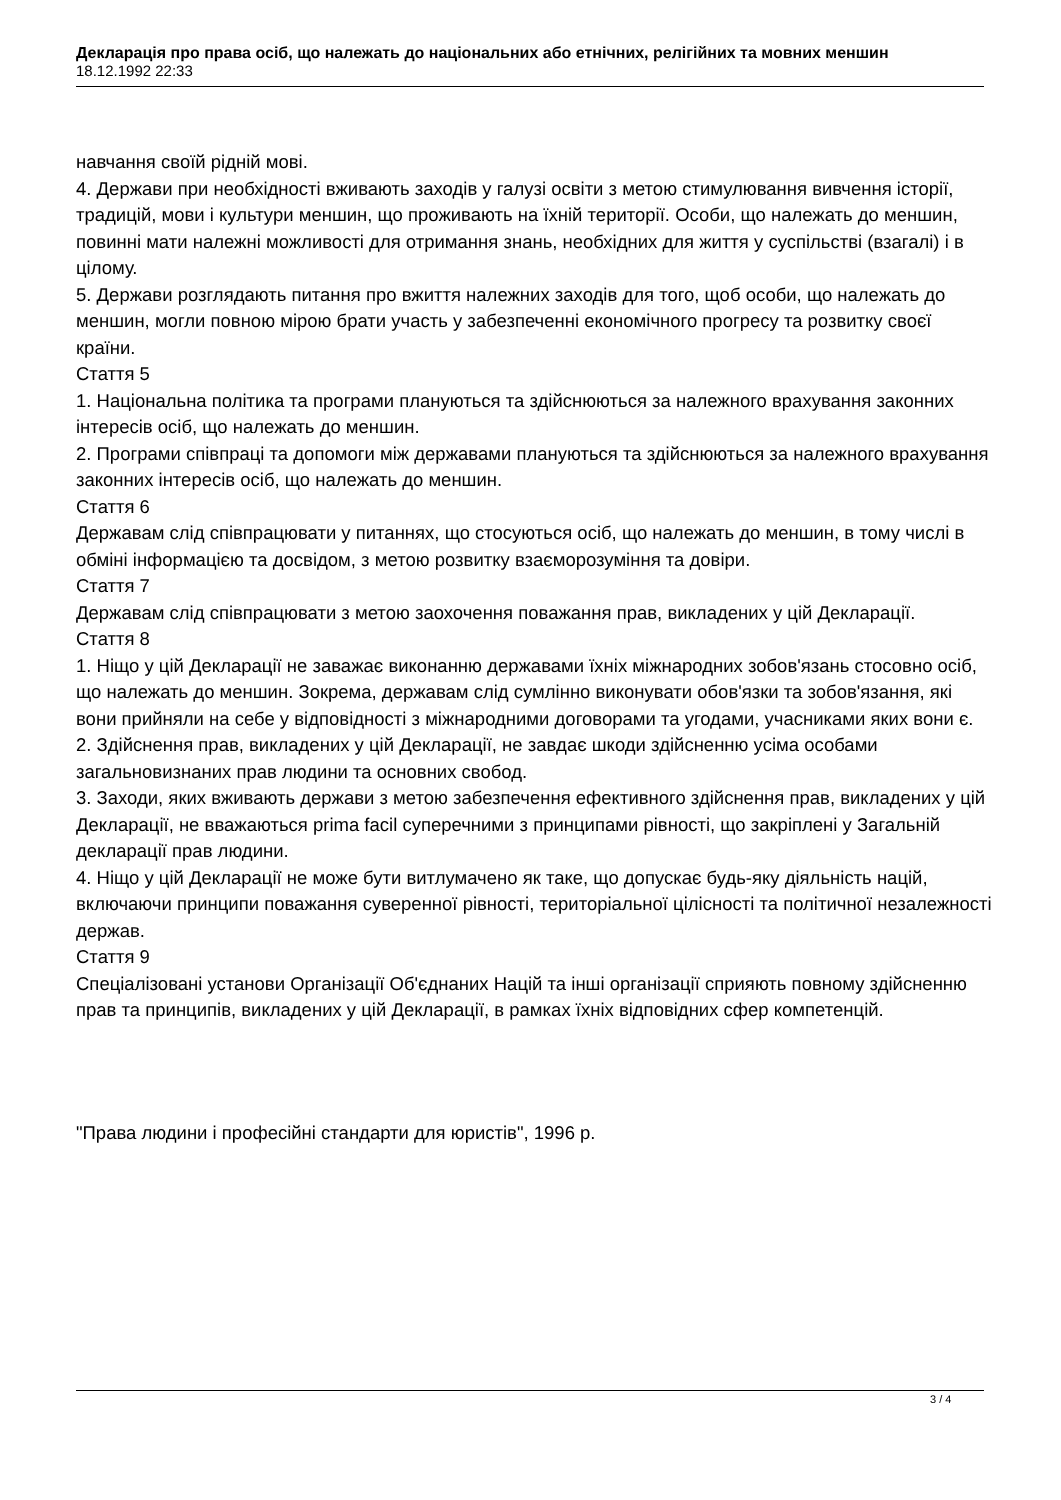Декларація про права осіб, що належать до національних або етнічних, релігійних та мовних меншин
18.12.1992 22:33
навчання своїй рідній мові.
4. Держави при необхідності вживають заходів у галузі освіти з метою стимулювання вивчення історії, традицій, мови і культури меншин, що проживають на їхній території. Особи, що належать до меншин, повинні мати належні можливості для отримання знань, необхідних для життя у суспільстві (взагалі) і в цілому.
5. Держави розглядають питання про вжиття належних заходів для того, щоб особи, що належать до меншин, могли повною мірою брати участь у забезпеченні економічного прогресу та розвитку своєї країни.
Стаття 5
1. Національна політика та програми плануються та здійснюються за належного врахування законних інтересів осіб, що належать до меншин.
2. Програми співпраці та допомоги між державами плануються та здійснюються за належного врахування законних інтересів осіб, що належать до меншин.
Стаття 6
Державам слід співпрацювати у питаннях, що стосуються осіб, що належать до меншин, в тому числі в обміні інформацією та досвідом, з метою розвитку взаєморозуміння та довіри.
Стаття 7
Державам слід співпрацювати з метою заохочення поважання прав, викладених у цій Декларації.
Стаття 8
1. Ніщо у цій Декларації не заважає виконанню державами їхніх міжнародних зобов'язань стосовно осіб, що належать до меншин. Зокрема, державам слід сумлінно виконувати обов'язки та зобов'язання, які вони прийняли на себе у відповідності з міжнародними договорами та угодами, учасниками яких вони є.
2. Здійснення прав, викладених у цій Декларації, не завдає шкоди здійсненню усіма особами загальновизнаних прав людини та основних свобод.
3. Заходи, яких вживають держави з метою забезпечення ефективного здійснення прав, викладених у цій Декларації, не вважаються prima facil суперечними з принципами рівності, що закріплені у Загальній декларації прав людини.
4. Ніщо у цій Декларації не може бути витлумачено як таке, що допускає будь-яку діяльність націй, включаючи принципи поважання суверенної рівності, територіальної цілісності та політичної незалежності держав.
Стаття 9
Спеціалізовані установи Організації Об'єднаних Націй та інші організації сприяють повному здійсненню прав та принципів, викладених у цій Декларації, в рамках їхніх відповідних сфер компетенцій.
"Права людини і професійні стандарти для юристів", 1996 р.
3 / 4